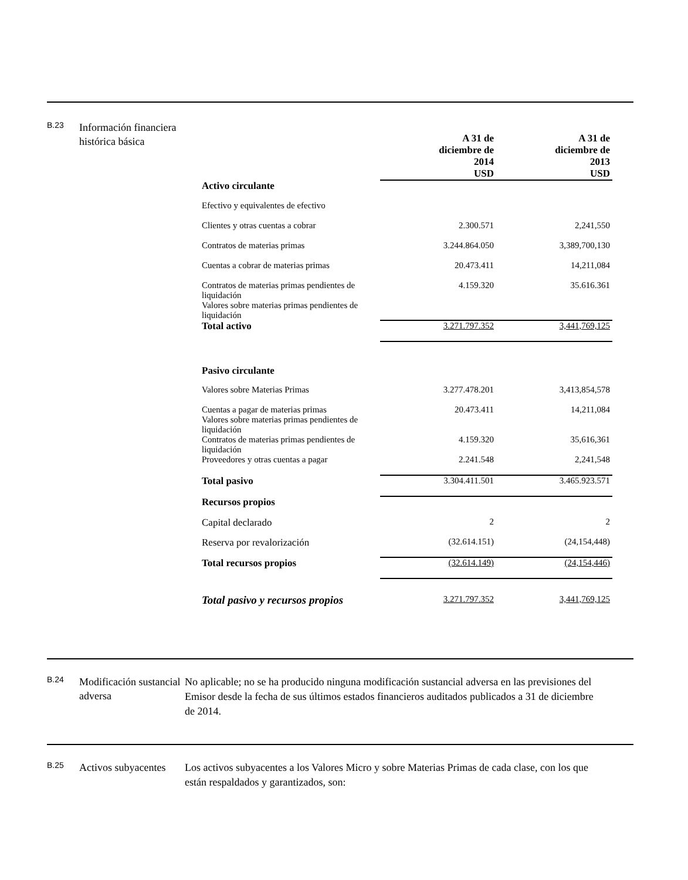B.23 Información financiera histórica básica
| | A 31 de diciembre de 2014 USD | A 31 de diciembre de 2013 USD |
| Activo circulante | | |
| Efectivo y equivalentes de efectivo | | |
| Clientes y otras cuentas a cobrar | 2.300.571 | 2,241,550 |
| Contratos de materias primas | 3.244.864.050 | 3,389,700,130 |
| Cuentas a cobrar de materias primas | 20.473.411 | 14,211,084 |
| Contratos de materias primas pendientes de liquidación Valores sobre materias primas pendientes de liquidación | 4.159.320 | 35.616.361 |
| Total activo | 3.271.797.352 | 3,441,769,125 |
| Pasivo circulante | | |
| Valores sobre Materias Primas | 3.277.478.201 | 3,413,854,578 |
| Cuentas a pagar de materias primas Valores sobre materias primas pendientes de liquidación | 20.473.411 | 14,211,084 |
| Contratos de materias primas pendientes de liquidación | 4.159.320 | 35,616,361 |
| Proveedores y otras cuentas a pagar | 2.241.548 | 2,241,548 |
| Total pasivo | 3.304.411.501 | 3.465.923.571 |
| Recursos propios | | |
| Capital declarado | 2 | 2 |
| Reserva por revalorización | (32.614.151) | (24,154,448) |
| Total recursos propios | (32.614.149) | (24,154,446) |
| Total pasivo y recursos propios | 3.271.797.352 | 3,441,769,125 |
B.24 Modificación sustancial adversa No aplicable; no se ha producido ninguna modificación sustancial adversa en las previsiones del Emisor desde la fecha de sus últimos estados financieros auditados publicados a 31 de diciembre de 2014.
B.25 Activos subyacentes Los activos subyacentes a los Valores Micro y sobre Materias Primas de cada clase, con los que están respaldados y garantizados, son: